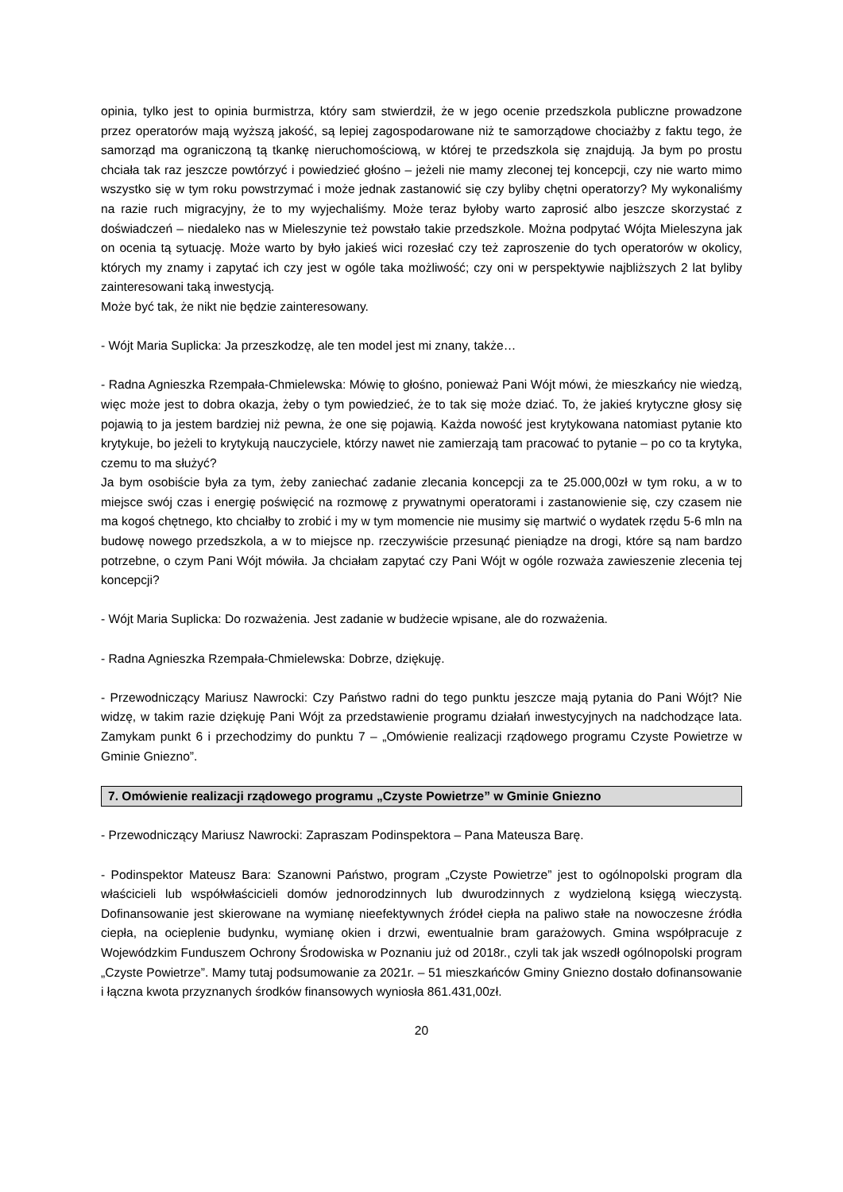opinia, tylko jest to opinia burmistrza, który sam stwierdził, że w jego ocenie przedszkola publiczne prowadzone przez operatorów mają wyższą jakość, są lepiej zagospodarowane niż te samorządowe chociażby z faktu tego, że samorząd ma ograniczoną tą tkankę nieruchomościową, w której te przedszkola się znajdują. Ja bym po prostu chciała tak raz jeszcze powtórzyć i powiedzieć głośno – jeżeli nie mamy zleconej tej koncepcji, czy nie warto mimo wszystko się w tym roku powstrzymać i może jednak zastanowić się czy byliby chętni operatorzy? My wykonaliśmy na razie ruch migracyjny, że to my wyjechaliśmy. Może teraz byłoby warto zaprosić albo jeszcze skorzystać z doświadczeń – niedaleko nas w Mieleszynie też powstało takie przedszkole. Można podpytać Wójta Mieleszyna jak on ocenia tą sytuację. Może warto by było jakieś wici rozesłać czy też zaproszenie do tych operatorów w okolicy, których my znamy i zapytać ich czy jest w ogóle taka możliwość; czy oni w perspektywie najbliższych 2 lat byliby zainteresowani taką inwestycją.
Może być tak, że nikt nie będzie zainteresowany.
- Wójt Maria Suplicka: Ja przeszkodzę, ale ten model jest mi znany, także…
- Radna Agnieszka Rzempała-Chmielewska: Mówię to głośno, ponieważ Pani Wójt mówi, że mieszkańcy nie wiedzą, więc może jest to dobra okazja, żeby o tym powiedzieć, że to tak się może dziać. To, że jakieś krytyczne głosy się pojawią to ja jestem bardziej niż pewna, że one się pojawią. Każda nowość jest krytykowana natomiast pytanie kto krytykuje, bo jeżeli to krytykują nauczyciele, którzy nawet nie zamierzają tam pracować to pytanie – po co ta krytyka, czemu to ma służyć?
Ja bym osobiście była za tym, żeby zaniechać zadanie zlecania koncepcji za te 25.000,00zł w tym roku, a w to miejsce swój czas i energię poświęcić na rozmowę z prywatnymi operatorami i zastanowienie się, czy czasem nie ma kogoś chętnego, kto chciałby to zrobić i my w tym momencie nie musimy się martwić o wydatek rzędu 5-6 mln na budowę nowego przedszkola, a w to miejsce np. rzeczywiście przesunąć pieniądze na drogi, które są nam bardzo potrzebne, o czym Pani Wójt mówiła. Ja chciałam zapytać czy Pani Wójt w ogóle rozważa zawieszenie zlecenia tej koncepcji?
- Wójt Maria Suplicka: Do rozważenia. Jest zadanie w budżecie wpisane, ale do rozważenia.
- Radna Agnieszka Rzempała-Chmielewska: Dobrze, dziękuję.
- Przewodniczący Mariusz Nawrocki: Czy Państwo radni do tego punktu jeszcze mają pytania do Pani Wójt? Nie widzę, w takim razie dziękuję Pani Wójt za przedstawienie programu działań inwestycyjnych na nadchodzące lata. Zamykam punkt 6 i przechodzimy do punktu 7 – „Omówienie realizacji rządowego programu Czyste Powietrze w Gminie Gniezno”.
7. Omówienie realizacji rządowego programu „Czyste Powietrze” w Gminie Gniezno
- Przewodniczący Mariusz Nawrocki: Zapraszam Podinspektora – Pana Mateusza Barę.
- Podinspektor Mateusz Bara: Szanowni Państwo, program „Czyste Powietrze” jest to ogólnopolski program dla właścicieli lub współwłaścicieli domów jednorodzinnych lub dwurodzinnych z wydzieloną księgą wieczystą. Dofinansowanie jest skierowane na wymianę nieefektywnych źródeł ciepła na paliwo stałe na nowoczesne źródła ciepła, na ocieplenie budynku, wymianę okien i drzwi, ewentualnie bram garażowych. Gmina współpracuje z Wojewódzkim Funduszem Ochrony Środowiska w Poznaniu już od 2018r., czyli tak jak wszedł ogólnopolski program „Czyste Powietrze”. Mamy tutaj podsumowanie za 2021r. – 51 mieszkańców Gminy Gniezno dostało dofinansowanie i łączna kwota przyznanych środków finansowych wyniosła 861.431,00zł.
20